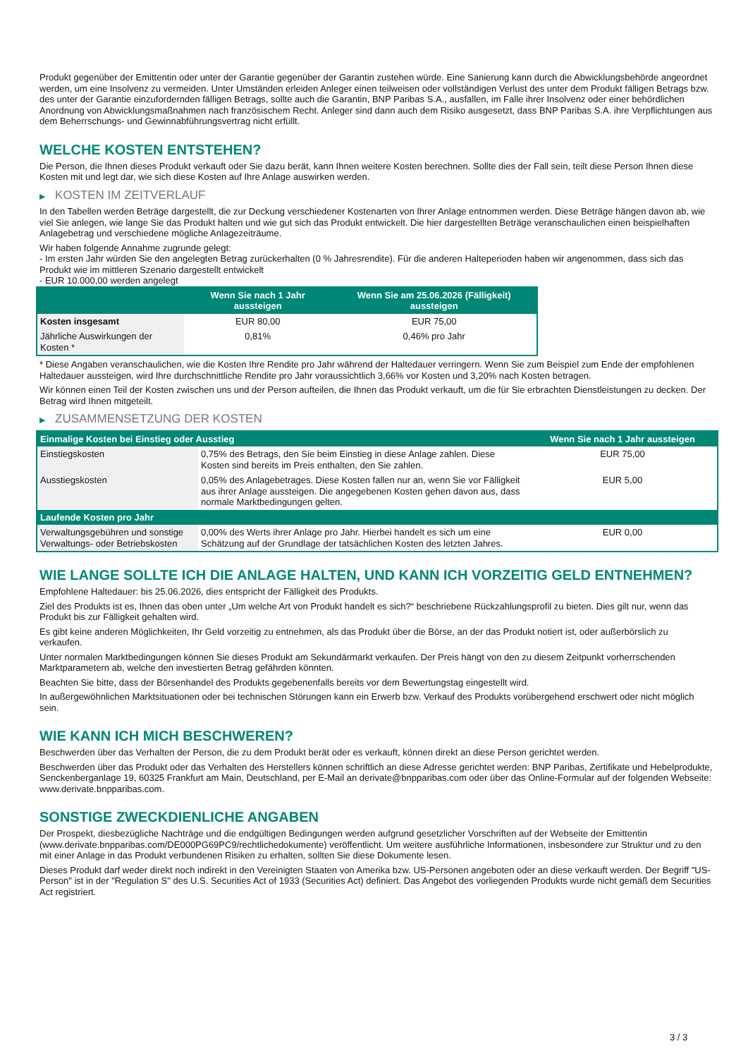Produkt gegenüber der Emittentin oder unter der Garantie gegenüber der Garantin zustehen würde. Eine Sanierung kann durch die Abwicklungsbehörde angeordnet werden, um eine Insolvenz zu vermeiden. Unter Umständen erleiden Anleger einen teilweisen oder vollständigen Verlust des unter dem Produkt fälligen Betrags bzw. des unter der Garantie einzufordernden fälligen Betrags, sollte auch die Garantin, BNP Paribas S.A., ausfallen, im Falle ihrer Insolvenz oder einer behördlichen Anordnung von Abwicklungsmaßnahmen nach französischem Recht. Anleger sind dann auch dem Risiko ausgesetzt, dass BNP Paribas S.A. ihre Verpflichtungen aus dem Beherrschungs- und Gewinnabführungsvertrag nicht erfüllt.
WELCHE KOSTEN ENTSTEHEN?
Die Person, die Ihnen dieses Produkt verkauft oder Sie dazu berät, kann Ihnen weitere Kosten berechnen. Sollte dies der Fall sein, teilt diese Person Ihnen diese Kosten mit und legt dar, wie sich diese Kosten auf Ihre Anlage auswirken werden.
▶ KOSTEN IM ZEITVERLAUF
In den Tabellen werden Beträge dargestellt, die zur Deckung verschiedener Kostenarten von Ihrer Anlage entnommen werden. Diese Beträge hängen davon ab, wie viel Sie anlegen, wie lange Sie das Produkt halten und wie gut sich das Produkt entwickelt. Die hier dargestellten Beträge veranschaulichen einen beispielhaften Anlagebetrag und verschiedene mögliche Anlagezeiträume.
Wir haben folgende Annahme zugrunde gelegt:
- Im ersten Jahr würden Sie den angelegten Betrag zurückerhalten (0 % Jahresrendite). Für die anderen Halteperioden haben wir angenommen, dass sich das Produkt wie im mittleren Szenario dargestellt entwickelt
- EUR 10.000,00 werden angelegt
| | Wenn Sie nach 1 Jahr aussteigen | Wenn Sie am 25.06.2026 (Fälligkeit) aussteigen |
| --- | --- | --- |
| Kosten insgesamt | EUR 80,00 | EUR 75,00 |
| Jährliche Auswirkungen der Kosten * | 0,81% | 0,46% pro Jahr |
* Diese Angaben veranschaulichen, wie die Kosten Ihre Rendite pro Jahr während der Haltedauer verringern. Wenn Sie zum Beispiel zum Ende der empfohlenen Haltedauer aussteigen, wird Ihre durchschnittliche Rendite pro Jahr voraussichtlich 3,66% vor Kosten und 3,20% nach Kosten betragen.
Wir können einen Teil der Kosten zwischen uns und der Person aufteilen, die Ihnen das Produkt verkauft, um die für Sie erbrachten Dienstleistungen zu decken. Der Betrag wird Ihnen mitgeteilt.
▶ ZUSAMMENSETZUNG DER KOSTEN
| Einmalige Kosten bei Einstieg oder Ausstieg | | Wenn Sie nach 1 Jahr aussteigen |
| --- | --- | --- |
| Einstiegskosten | 0,75% des Betrags, den Sie beim Einstieg in diese Anlage zahlen. Diese Kosten sind bereits im Preis enthalten, den Sie zahlen. | EUR 75,00 |
| Ausstiegskosten | 0,05% des Anlagebetrages. Diese Kosten fallen nur an, wenn Sie vor Fälligkeit aus ihrer Anlage aussteigen. Die angegebenen Kosten gehen davon aus, dass normale Marktbedingungen gelten. | EUR 5,00 |
| Laufende Kosten pro Jahr | | |
| Verwaltungsgebühren und sonstige Verwaltungs- oder Betriebskosten | 0,00% des Werts ihrer Anlage pro Jahr. Hierbei handelt es sich um eine Schätzung auf der Grundlage der tatsächlichen Kosten des letzten Jahres. | EUR 0,00 |
WIE LANGE SOLLTE ICH DIE ANLAGE HALTEN, UND KANN ICH VORZEITIG GELD ENTNEHMEN?
Empfohlene Haltedauer: bis 25.06.2026, dies entspricht der Fälligkeit des Produkts.
Ziel des Produkts ist es, Ihnen das oben unter „Um welche Art von Produkt handelt es sich?“ beschriebene Rückzahlungsprofil zu bieten. Dies gilt nur, wenn das Produkt bis zur Fälligkeit gehalten wird.
Es gibt keine anderen Möglichkeiten, Ihr Geld vorzeitig zu entnehmen, als das Produkt über die Börse, an der das Produkt notiert ist, oder außerbörslich zu verkaufen.
Unter normalen Marktbedingungen können Sie dieses Produkt am Sekundärmarkt verkaufen. Der Preis hängt von den zu diesem Zeitpunkt vorherrschenden Marktparametern ab, welche den investierten Betrag gefährden könnten.
Beachten Sie bitte, dass der Börsenhandel des Produkts gegebenenfalls bereits vor dem Bewertungstag eingestellt wird.
In außergewöhnlichen Marktsituationen oder bei technischen Störungen kann ein Erwerb bzw. Verkauf des Produkts vorübergehend erschwert oder nicht möglich sein.
WIE KANN ICH MICH BESCHWEREN?
Beschwerden über das Verhalten der Person, die zu dem Produkt berät oder es verkauft, können direkt an diese Person gerichtet werden.
Beschwerden über das Produkt oder das Verhalten des Herstellers können schriftlich an diese Adresse gerichtet werden: BNP Paribas, Zertifikate und Hebelprodukte, Senckenberganlage 19, 60325 Frankfurt am Main, Deutschland, per E-Mail an derivate@bnpparibas.com oder über das Online-Formular auf der folgenden Webseite: www.derivate.bnpparibas.com.
SONSTIGE ZWECKDIENLICHE ANGABEN
Der Prospekt, diesbezügliche Nachträge und die endgültigen Bedingungen werden aufgrund gesetzlicher Vorschriften auf der Webseite der Emittentin (www.derivate.bnpparibas.com/DE000PG69PC9/rechtlichedokumente) veröffentlicht. Um weitere ausführliche Informationen, insbesondere zur Struktur und zu den mit einer Anlage in das Produkt verbundenen Risiken zu erhalten, sollten Sie diese Dokumente lesen.
Dieses Produkt darf weder direkt noch indirekt in den Vereinigten Staaten von Amerika bzw. US-Personen angeboten oder an diese verkauft werden. Der Begriff "US-Person" ist in der "Regulation S" des U.S. Securities Act of 1933 (Securities Act) definiert. Das Angebot des vorliegenden Produkts wurde nicht gemäß dem Securities Act registriert.
3 / 3